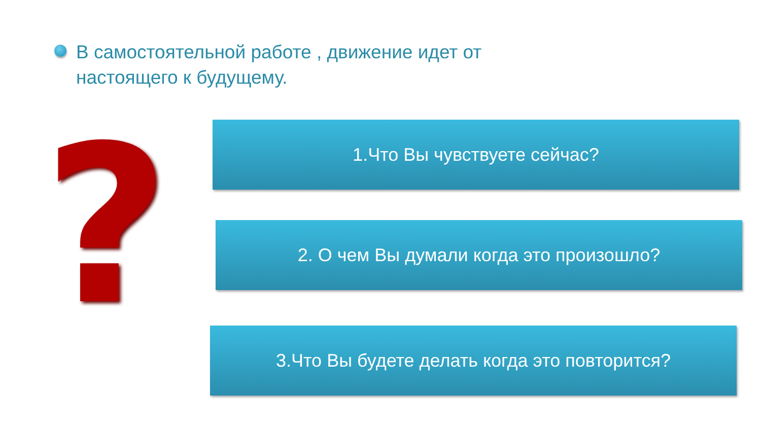В самостоятельной работе , движение идет от настоящего к будущему.
? 1.Что Вы чувствуете сейчас?
2. О чем Вы думали когда это произошло?
3.Что Вы будете делать когда это повторится?